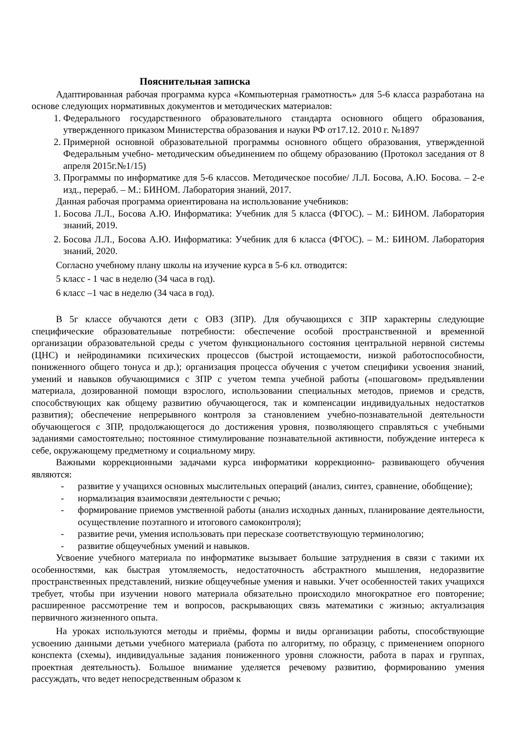Пояснительная записка
Адаптированная рабочая программа курса «Компьютерная грамотность» для 5-6 класса разработана на основе следующих нормативных документов и методических материалов:
1. Федерального государственного образовательного стандарта основного общего образования, утвержденного приказом Министерства образования и науки РФ от17.12. 2010 г. №1897
2. Примерной основной образовательной программы основного общего образования, утвержденной Федеральным учебно- методическим объединением по общему образованию (Протокол заседания от 8 апреля 2015г.№1/15)
3. Программы по информатике для 5-6 классов. Методическое пособие/ Л.Л. Босова, А.Ю. Босова. – 2-е изд., перераб. – М.: БИНОМ. Лаборатория знаний, 2017.
Данная рабочая программа ориентирована на использование учебников:
1. Босова Л.Л., Босова А.Ю. Информатика: Учебник для 5 класса (ФГОС). – М.: БИНОМ. Лаборатория знаний, 2019.
2. Босова Л.Л., Босова А.Ю. Информатика: Учебник для 6 класса (ФГОС). – М.: БИНОМ. Лаборатория знаний, 2020.
Согласно учебному плану школы на изучение курса в 5-6 кл. отводится:
5 класс - 1 час в неделю (34 часа в год).
6 класс –1 час в неделю (34 часа в год).
В 5г классе обучаются дети с ОВЗ (ЗПР). Для обучающихся с ЗПР характерны следующие специфические образовательные потребности: обеспечение особой пространственной и временной организации образовательной среды с учетом функционального состояния центральной нервной системы (ЦНС) и нейродинамики психических процессов (быстрой истощаемости, низкой работоспособности, пониженного общего тонуса и др.); организация процесса обучения с учетом специфики усвоения знаний, умений и навыков обучающимися с ЗПР с учетом темпа учебной работы («пошаговом» предъявлении материала, дозированной помощи взрослого, использовании специальных методов, приемов и средств, способствующих как общему развитию обучающегося, так и компенсации индивидуальных недостатков развития); обеспечение непрерывного контроля за становлением учебно-познавательной деятельности обучающегося с ЗПР, продолжающегося до достижения уровня, позволяющего справляться с учебными заданиями самостоятельно; постоянное стимулирование познавательной активности, побуждение интереса к себе, окружающему предметному и социальному миру.
Важными коррекционными задачами курса информатики коррекционно- развивающего обучения являются:
- развитие у учащихся основных мыслительных операций (анализ, синтез, сравнение, обобщение);
- нормализация взаимосвязи деятельности с речью;
- формирование приемов умственной работы (анализ исходных данных, планирование деятельности, осуществление поэтапного и итогового самоконтроля);
- развитие речи, умения использовать при пересказе соответствующую терминологию;
- развитие общеучебных умений и навыков.
Усвоение учебного материала по информатике вызывает большие затруднения в связи с такими их особенностями, как быстрая утомляемость, недостаточность абстрактного мышления, недоразвитие пространственных представлений, низкие общеучебные умения и навыки. Учет особенностей таких учащихся требует, чтобы при изучении нового материала обязательно происходило многократное его повторение; расширенное рассмотрение тем и вопросов, раскрывающих связь математики с жизнью; актуализация первичного жизненного опыта.
На уроках используются методы и приёмы, формы и виды организации работы, способствующие усвоению данными детьми учебного материала (работа по алгоритму, по образцу, с применением опорного конспекта (схемы), индивидуальные задания пониженного уровня сложности, работа в парах и группах, проектная деятельность). Большое внимание уделяется речевому развитию, формированию умения рассуждать, что ведет непосредственным образом к